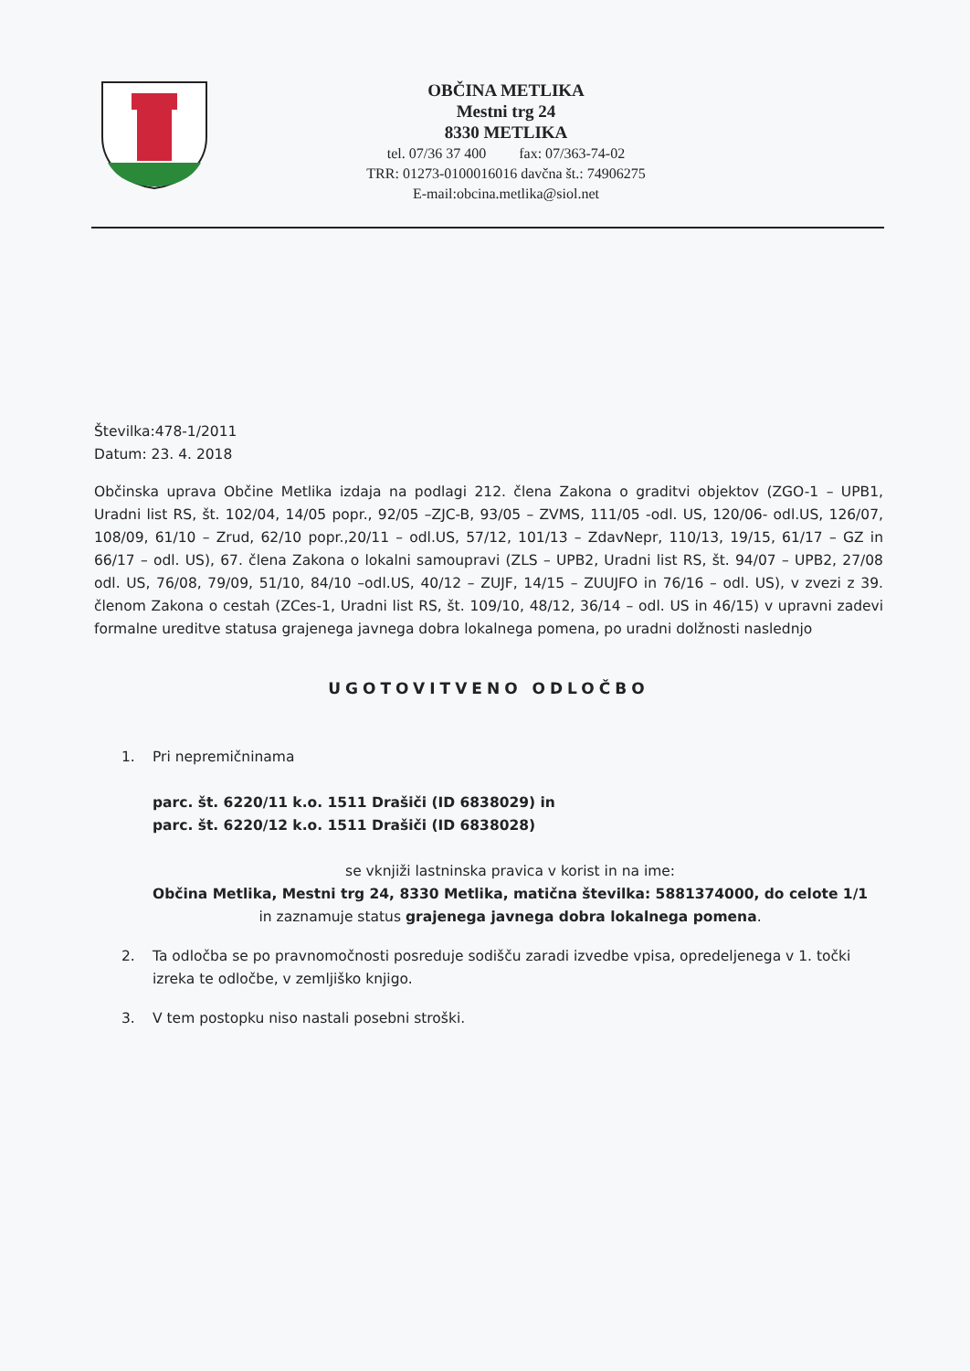OBČINA METLIKA
Mestni trg 24
8330 METLIKA
tel. 07/36 37 400 fax: 07/363-74-02
TRR: 01273-0100016016 davčna št.: 74906275
E-mail:obcina.metlika@siol.net
Številka:478-1/2011
Datum: 23. 4. 2018
Občinska uprava Občine Metlika izdaja na podlagi 212. člena Zakona o graditvi objektov (ZGO-1 – UPB1, Uradni list RS, št. 102/04, 14/05 popr., 92/05 –ZJC-B, 93/05 – ZVMS, 111/05 -odl. US, 120/06- odl.US, 126/07, 108/09, 61/10 – Zrud, 62/10 popr.,20/11 – odl.US, 57/12, 101/13 – ZdavNepr, 110/13, 19/15, 61/17 – GZ in 66/17 – odl. US), 67. člena Zakona o lokalni samoupravi (ZLS – UPB2, Uradni list RS, št. 94/07 – UPB2, 27/08 odl. US, 76/08, 79/09, 51/10, 84/10 –odl.US, 40/12 – ZUJF, 14/15 – ZUUJFO in 76/16 – odl. US), v zvezi z 39. členom Zakona o cestah (ZCes-1, Uradni list RS, št. 109/10, 48/12, 36/14 – odl. US in 46/15) v upravni zadevi formalne ureditve statusa grajenega javnega dobra lokalnega pomena, po uradni dolžnosti naslednjo
UGOTOVITVENO ODLOČBO
1. Pri nepremičninama
parc. št. 6220/11 k.o. 1511 Drašiči (ID 6838029) in
parc. št. 6220/12 k.o. 1511 Drašiči (ID 6838028)
se vknjiži lastninska pravica v korist in na ime:
Občina Metlika, Mestni trg 24, 8330 Metlika, matična številka: 5881374000, do celote 1/1
in zaznamuje status grajenega javnega dobra lokalnega pomena.
2. Ta odločba se po pravnomočnosti posreduje sodišču zaradi izvedbe vpisa, opredeljenega v 1. točki izreka te odločbe, v zemljiško knjigo.
3. V tem postopku niso nastali posebni stroški.